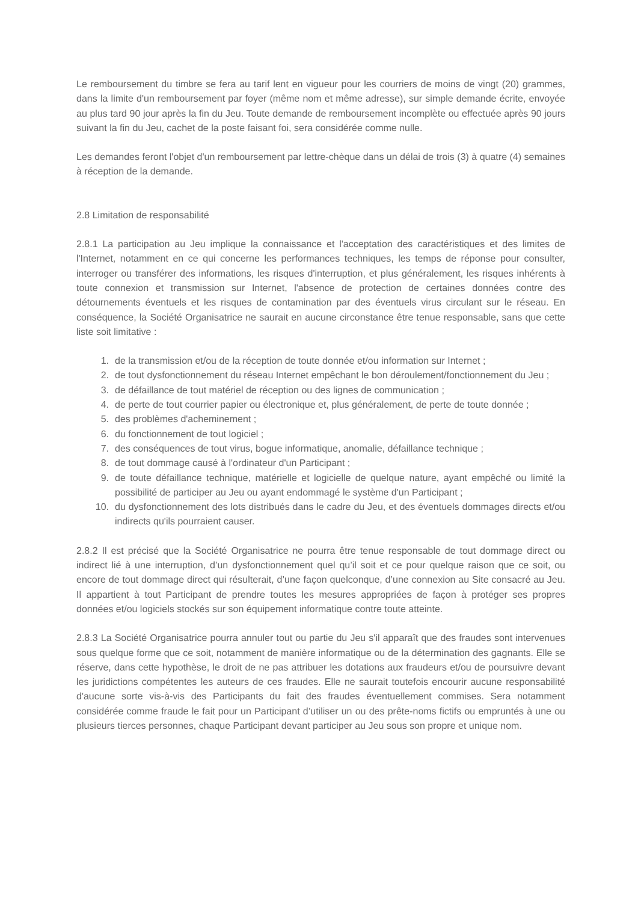Le remboursement du timbre se fera au tarif lent en vigueur pour les courriers de moins de vingt (20) grammes, dans la limite d'un remboursement par foyer (même nom et même adresse), sur simple demande écrite, envoyée au plus tard 90 jour après la fin du Jeu. Toute demande de remboursement incomplète ou effectuée après 90 jours suivant la fin du Jeu, cachet de la poste faisant foi, sera considérée comme nulle.
Les demandes feront l'objet d'un remboursement par lettre-chèque dans un délai de trois (3) à quatre (4) semaines à réception de la demande.
2.8 Limitation de responsabilité
2.8.1 La participation au Jeu implique la connaissance et l'acceptation des caractéristiques et des limites de l'Internet, notamment en ce qui concerne les performances techniques, les temps de réponse pour consulter, interroger ou transférer des informations, les risques d'interruption, et plus généralement, les risques inhérents à toute connexion et transmission sur Internet, l'absence de protection de certaines données contre des détournements éventuels et les risques de contamination par des éventuels virus circulant sur le réseau. En conséquence, la Société Organisatrice ne saurait en aucune circonstance être tenue responsable, sans que cette liste soit limitative :
1. de la transmission et/ou de la réception de toute donnée et/ou information sur Internet ;
2. de tout dysfonctionnement du réseau Internet empêchant le bon déroulement/fonctionnement du Jeu ;
3. de défaillance de tout matériel de réception ou des lignes de communication ;
4. de perte de tout courrier papier ou électronique et, plus généralement, de perte de toute donnée ;
5. des problèmes d'acheminement ;
6. du fonctionnement de tout logiciel ;
7. des conséquences de tout virus, bogue informatique, anomalie, défaillance technique ;
8. de tout dommage causé à l'ordinateur d'un Participant ;
9. de toute défaillance technique, matérielle et logicielle de quelque nature, ayant empêché ou limité la possibilité de participer au Jeu ou ayant endommagé le système d'un Participant ;
10. du dysfonctionnement des lots distribués dans le cadre du Jeu, et des éventuels dommages directs et/ou indirects qu'ils pourraient causer.
2.8.2 Il est précisé que la Société Organisatrice ne pourra être tenue responsable de tout dommage direct ou indirect lié à une interruption, d’un dysfonctionnement quel qu’il soit et ce pour quelque raison que ce soit, ou encore de tout dommage direct qui résulterait, d’une façon quelconque, d’une connexion au Site consacré au Jeu. Il appartient à tout Participant de prendre toutes les mesures appropriées de façon à protéger ses propres données et/ou logiciels stockés sur son équipement informatique contre toute atteinte.
2.8.3 La Société Organisatrice pourra annuler tout ou partie du Jeu s'il apparaît que des fraudes sont intervenues sous quelque forme que ce soit, notamment de manière informatique ou de la détermination des gagnants. Elle se réserve, dans cette hypothèse, le droit de ne pas attribuer les dotations aux fraudeurs et/ou de poursuivre devant les juridictions compétentes les auteurs de ces fraudes. Elle ne saurait toutefois encourir aucune responsabilité d'aucune sorte vis-à-vis des Participants du fait des fraudes éventuellement commises. Sera notamment considérée comme fraude le fait pour un Participant d’utiliser un ou des prête-noms fictifs ou empruntés à une ou plusieurs tierces personnes, chaque Participant devant participer au Jeu sous son propre et unique nom.